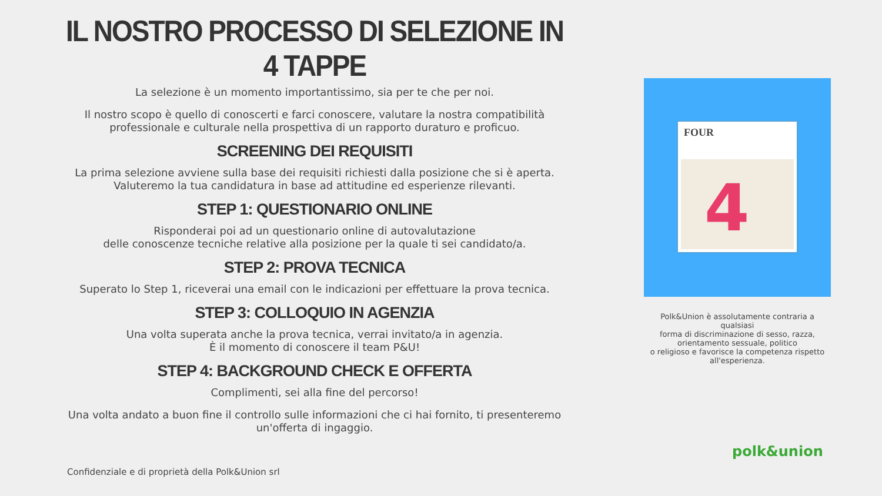IL NOSTRO PROCESSO DI SELEZIONE IN 4 TAPPE
La selezione è un momento importantissimo, sia per te che per noi.
Il nostro scopo è quello di conoscerti e farci conoscere, valutare la nostra compatibilità
professionale e culturale nella prospettiva di un rapporto duraturo e proficuo.
SCREENING DEI REQUISITI
La prima selezione avviene sulla base dei requisiti richiesti dalla posizione che si è aperta.
Valuteremo la tua candidatura in base ad attitudine ed esperienze rilevanti.
STEP 1: QUESTIONARIO ONLINE
Risponderai poi ad un questionario online di autovalutazione
delle conoscenze tecniche relative alla posizione per la quale ti sei candidato/a.
STEP 2: PROVA TECNICA
Superato lo Step 1, riceverai una email con le indicazioni per effettuare la prova tecnica.
STEP 3: COLLOQUIO IN AGENZIA
Una volta superata anche la prova tecnica, verrai invitato/a in agenzia.
È il momento di conoscere il team P&U!
STEP 4: BACKGROUND CHECK E OFFERTA
Complimenti, sei alla fine del percorso!
Una volta andato a buon fine il controllo sulle informazioni che ci hai fornito, ti presenteremo
un'offerta di ingaggio.
FOUR
4
Polk&Union è assolutamente contraria a qualsiasi
forma di discriminazione di sesso, razza,
orientamento sessuale, politico
o religioso e favorisce la competenza rispetto
all'esperienza.
Confidenziale e di proprietà della Polk&Union srl
polk&union